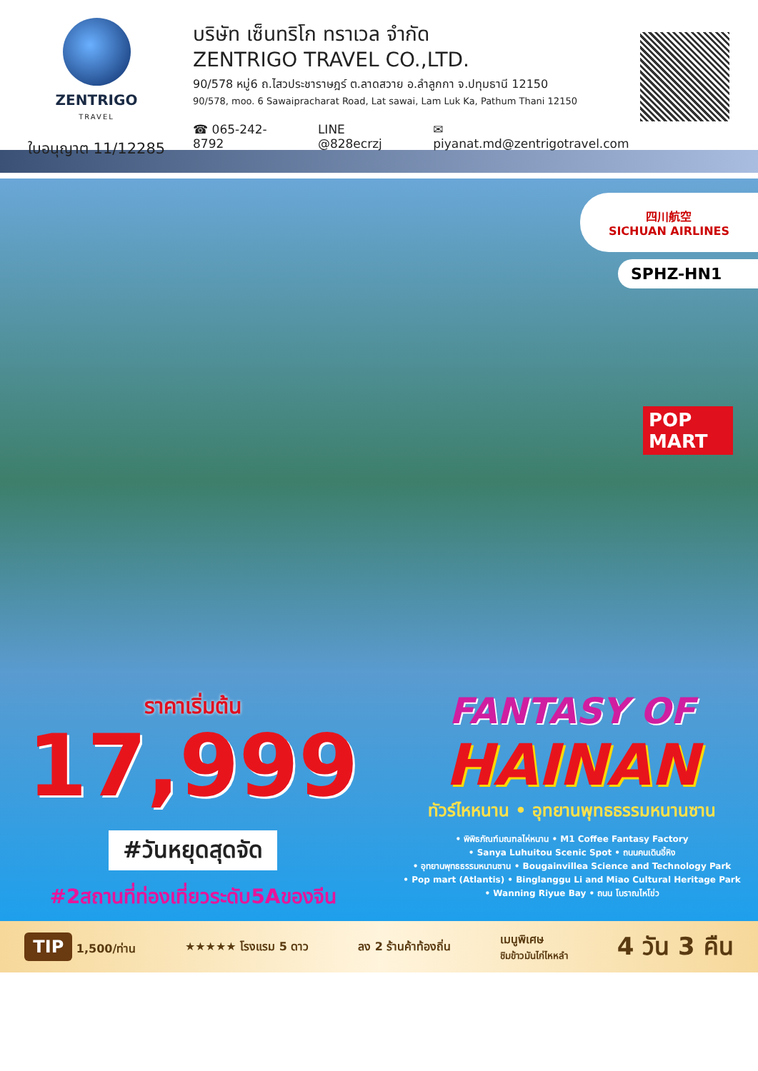ZENTRIGO
TRAVEL
ใบอนุญาต 11/12285
บริษัท เซ็นทริโก ทราเวล จำกัด
ZENTRIGO TRAVEL CO.,LTD.
90/578 หมู่6 ถ.ไสวประชาราษฎร์ ต.ลาดสวาย อ.ลำลูกกา จ.ปทุมธานี 12150
90/578, moo. 6 Sawaipracharat Road, Lat sawai, Lam Luk Ka, Pathum Thani 12150
☎ 065-242-8792 LINE @828ecrzj ✉ piyanat.md@zentrigotravel.com
四川航空
SICHUAN AIRLINES
SPHZ-HN1
POP MART
ราคาเริ่มต้น
17,999
#วันหยุดสุดจัด
#2สถานที่ท่องเที่ยวระดับ5Aของจีน
FANTASY OF
HAINAN
ทัวร์ไหหนาน • อุทยานพุทธธรรมหนานซาน
• พิพิธภัณฑ์มณฑลไห่หนาน • M1 Coffee Fantasy Factory
• Sanya Luhuitou Scenic Spot • ถนนคนเดินอี้หิง
• อุทยานพุทธธรรมหนานซาน • Bougainvillea Science and Technology Park
• Pop mart (Atlantis) • Binglanggu Li and Miao Cultural Heritage Park
• Wanning Riyue Bay • ถนน โบราณไหโข่ว
TIP 1,500/ท่าน ★★★★★ โรงแรม 5 ดาว ลง 2 ร้านค้าท้องถิ่น เมนูพิเศษ
ชิมข้าวมันไก่ไหหลำ 4 วัน 3 คืน